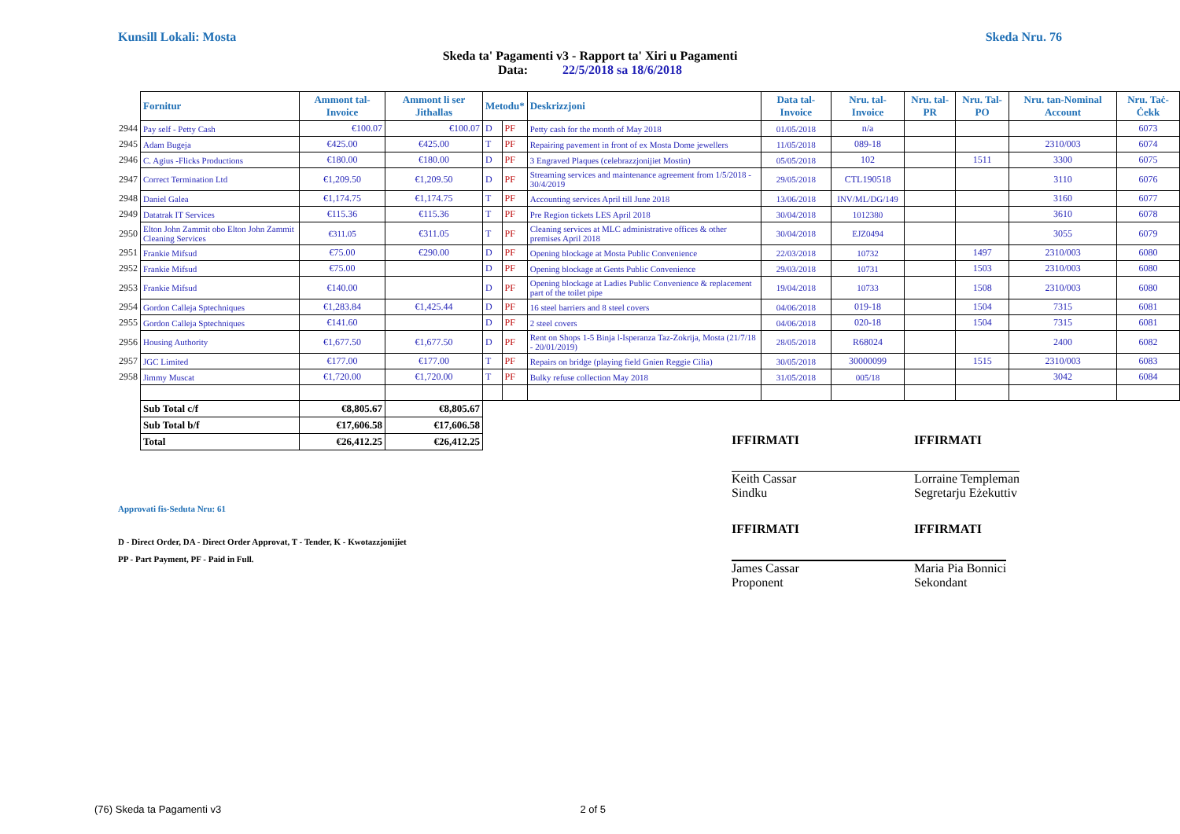Kunsill Lokali: Mosta Skeda Nru. 76
Skeda ta' Pagamenti v3 - Rapport ta' Xiri u Pagamenti
Data: 22/5/2018 sa 18/6/2018
| | Fornitur | Ammont tal-Invoice | Ammont li ser Jithallas | Metodu* | | Deskrizzjoni | Data tal-Invoice | Nru. tal-Invoice | Nru. tal-PR | Nru. Tal-PO | Nru. tan-Nominal Account | Nru. Taċ-Ċekk |
| --- | --- | --- | --- | --- | --- | --- | --- | --- | --- | --- | --- | --- |
| 2944 | Pay self - Petty Cash | €100.07 | €100.07 | D | PF | Petty cash for the month of May 2018 | 01/05/2018 | n/a | | | | 6073 |
| 2945 | Adam Bugeja | €425.00 | €425.00 | T | PF | Repairing pavement in front of ex Mosta Dome jewellers | 11/05/2018 | 089-18 | | | 2310/003 | 6074 |
| 2946 | C. Agius -Flicks Productions | €180.00 | €180.00 | D | PF | 3 Engraved Plaques (celebrazzjonijiet Mostin) | 05/05/2018 | 102 | | 1511 | 3300 | 6075 |
| 2947 | Correct Termination Ltd | €1,209.50 | €1,209.50 | D | PF | Streaming services and maintenance agreement from 1/5/2018 - 30/4/2019 | 29/05/2018 | CTL190518 | | | 3110 | 6076 |
| 2948 | Daniel Galea | €1,174.75 | €1,174.75 | T | PF | Accounting services April till June 2018 | 13/06/2018 | INV/ML/DG/149 | | | 3160 | 6077 |
| 2949 | Datatrak IT Services | €115.36 | €115.36 | T | PF | Pre Region tickets LES April 2018 | 30/04/2018 | 1012380 | | | 3610 | 6078 |
| 2950 | Elton John Zammit obo Elton John Zammit Cleaning Services | €311.05 | €311.05 | T | PF | Cleaning services at MLC administrative offices & other premises April 2018 | 30/04/2018 | EJZ0494 | | | 3055 | 6079 |
| 2951 | Frankie Mifsud | €75.00 | €290.00 | D | PF | Opening blockage at Mosta Public Convenience | 22/03/2018 | 10732 | | 1497 | 2310/003 | 6080 |
| 2952 | Frankie Mifsud | €75.00 | | D | PF | Opening blockage at Gents Public Convenience | 29/03/2018 | 10731 | | 1503 | 2310/003 | 6080 |
| 2953 | Frankie Mifsud | €140.00 | | D | PF | Opening blockage at Ladies Public Convenience & replacement part of the toilet pipe | 19/04/2018 | 10733 | | 1508 | 2310/003 | 6080 |
| 2954 | Gordon Calleja Sptechniques | €1,283.84 | €1,425.44 | D | PF | 16 steel barriers and 8 steel covers | 04/06/2018 | 019-18 | | 1504 | 7315 | 6081 |
| 2955 | Gordon Calleja Sptechniques | €141.60 | | D | PF | 2 steel covers | 04/06/2018 | 020-18 | | 1504 | 7315 | 6081 |
| 2956 | Housing Authority | €1,677.50 | €1,677.50 | D | PF | Rent on Shops 1-5 Binja l-Isperanza Taz-Zokrija, Mosta (21/7/18 - 20/01/2019) | 28/05/2018 | R68024 | | | 2400 | 6082 |
| 2957 | JGC Limited | €177.00 | €177.00 | T | PF | Repairs on bridge (playing field Gnien Reggie Cilia) | 30/05/2018 | 30000099 | | 1515 | 2310/003 | 6083 |
| 2958 | Jimmy Muscat | €1,720.00 | €1,720.00 | T | PF | Bulky refuse collection May 2018 | 31/05/2018 | 005/18 | | | 3042 | 6084 |
| | Sub Total c/f | €8,805.67 | €8,805.67 | | | | | | | | | |
| | Sub Total b/f | €17,606.58 | €17,606.58 | | | | | | | | | |
| | Total | €26,412.25 | €26,412.25 | | | | | | | | | |
Approvati fis-Seduta Nru: 61
D - Direct Order, DA - Direct Order Approvat, T - Tender, K - Kwotazzjonijiet
PP - Part Payment, PF - Paid in Full.
IFFIRMATI IFFIRMATI
Keith Cassar
Sindku
Lorraine Templeman
Segretarju Eżekuttiv
IFFIRMATI IFFIRMATI
James Cassar
Proponent
Maria Pia Bonnici
Sekondant
(76) Skeda ta Pagamenti v3 2 of 5